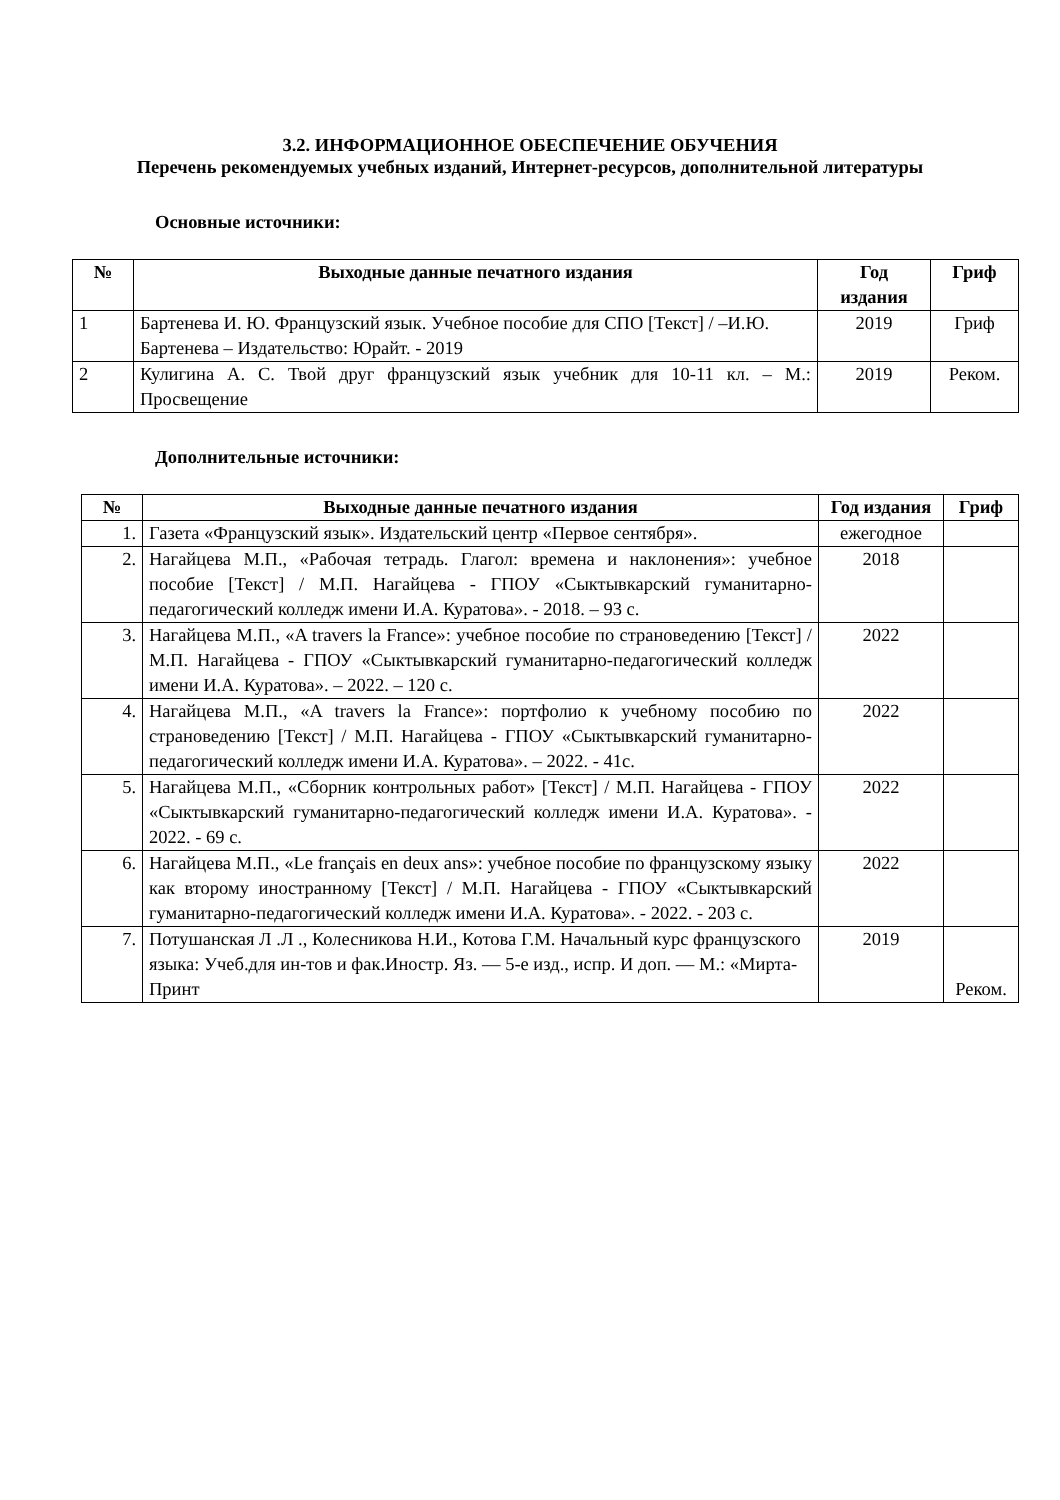3.2. ИНФОРМАЦИОННОЕ ОБЕСПЕЧЕНИЕ ОБУЧЕНИЯ
Перечень рекомендуемых учебных изданий, Интернет-ресурсов, дополнительной литературы
Основные источники:
| № | Выходные данные печатного издания | Год издания | Гриф |
| --- | --- | --- | --- |
| 1 | Бартенева И. Ю. Французский язык. Учебное пособие для СПО [Текст] / –И.Ю. Бартенева – Издательство: Юрайт. - 2019 | 2019 | Гриф |
| 2 | Кулигина А. С. Твой друг французский язык учебник для 10-11 кл. – М.: Просвещение | 2019 | Реком. |
Дополнительные источники:
| № | Выходные данные печатного издания | Год издания | Гриф |
| --- | --- | --- | --- |
| 1. | Газета «Французский язык». Издательский центр «Первое сентября». | ежегодное | |
| 2. | Нагайцева М.П., «Рабочая тетрадь. Глагол: времена и наклонения»: учебное пособие [Текст] / М.П. Нагайцева - ГПОУ «Сыктывкарский гуманитарно-педагогический колледж имени И.А. Куратова». - 2018. – 93 с. | 2018 | |
| 3. | Нагайцева М.П., «A travers la France»: учебное пособие по страноведению [Текст] / М.П. Нагайцева - ГПОУ «Сыктывкарский гуманитарно-педагогический колледж имени И.А. Куратова». – 2022. – 120 с. | 2022 | |
| 4. | Нагайцева М.П., «A travers la France»: портфолио к учебному пособию по страноведению [Текст] / М.П. Нагайцева - ГПОУ «Сыктывкарский гуманитарно-педагогический колледж имени И.А. Куратова». – 2022. - 41с. | 2022 | |
| 5. | Нагайцева М.П., «Сборник контрольных работ» [Текст] / М.П. Нагайцева - ГПОУ «Сыктывкарский гуманитарно-педагогический колледж имени И.А. Куратова». - 2022. - 69 с. | 2022 | |
| 6. | Нагайцева М.П., «Le français en deux ans»: учебное пособие по французскому языку как второму иностранному [Текст] / М.П. Нагайцева - ГПОУ «Сыктывкарский гуманитарно-педагогический колледж имени И.А. Куратова». - 2022. - 203 с. | 2022 | |
| 7. | Потушанская Л .Л ., Колесникова Н.И., Котова Г.М. Начальный курс французского языка: Учеб.для ин-тов и фак.Иностр. Яз. — 5-е изд., испр. И доп. — М.: «Мирта-Принт | 2019 | Реком. |